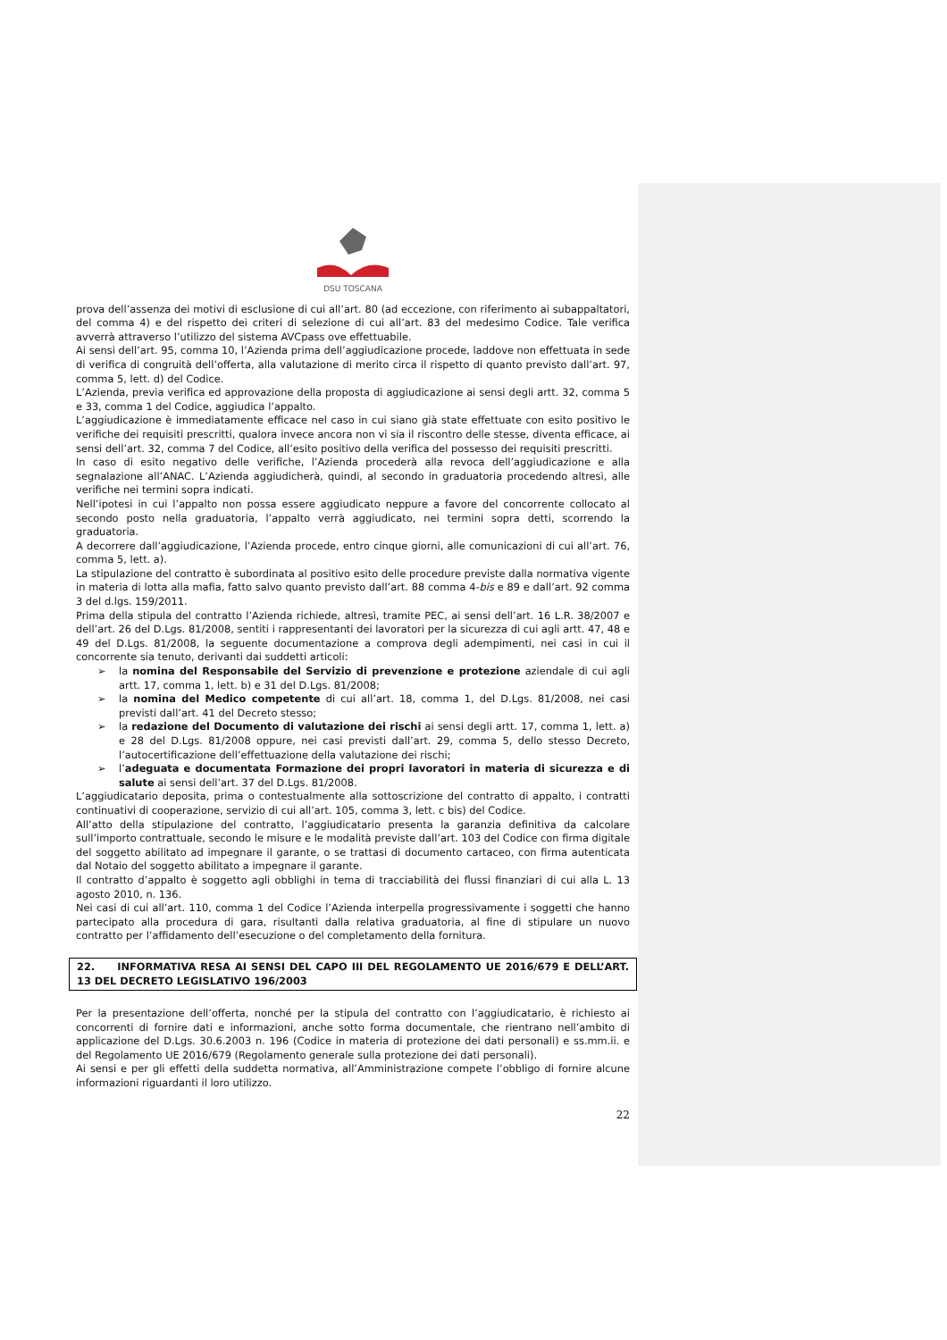DSU TOSCANA
prova dell’assenza dei motivi di esclusione di cui all’art. 80 (ad eccezione, con riferimento ai subappaltatori, del comma 4) e del rispetto dei criteri di selezione di cui all’art. 83 del medesimo Codice. Tale verifica avverrà attraverso l’utilizzo del sistema AVCpass ove effettuabile.
Ai sensi dell’art. 95, comma 10, l’Azienda prima dell’aggiudicazione procede, laddove non effettuata in sede di verifica di congruità dell’offerta, alla valutazione di merito circa il rispetto di quanto previsto dall’art. 97, comma 5, lett. d) del Codice.
L’Azienda, previa verifica ed approvazione della proposta di aggiudicazione ai sensi degli artt. 32, comma 5 e 33, comma 1 del Codice, aggiudica l’appalto.
L’aggiudicazione è immediatamente efficace nel caso in cui siano già state effettuate con esito positivo le verifiche dei requisiti prescritti, qualora invece ancora non vi sia il riscontro delle stesse, diventa efficace, ai sensi dell’art. 32, comma 7 del Codice, all’esito positivo della verifica del possesso dei requisiti prescritti.
In caso di esito negativo delle verifiche, l’Azienda procederà alla revoca dell’aggiudicazione e alla segnalazione all’ANAC. L’Azienda aggiudicherà, quindi, al secondo in graduatoria procedendo altresì, alle verifiche nei termini sopra indicati.
Nell’ipotesi in cui l’appalto non possa essere aggiudicato neppure a favore del concorrente collocato al secondo posto nella graduatoria, l’appalto verrà aggiudicato, nei termini sopra detti, scorrendo la graduatoria.
A decorrere dall’aggiudicazione, l’Azienda procede, entro cinque giorni, alle comunicazioni di cui all’art. 76, comma 5, lett. a).
La stipulazione del contratto è subordinata al positivo esito delle procedure previste dalla normativa vigente in materia di lotta alla mafia, fatto salvo quanto previsto dall’art. 88 comma 4-bis e 89 e dall’art. 92 comma 3 del d.lgs. 159/2011.
Prima della stipula del contratto l’Azienda richiede, altresì, tramite PEC, ai sensi dell’art. 16 L.R. 38/2007 e dell’art. 26 del D.Lgs. 81/2008, sentiti i rappresentanti dei lavoratori per la sicurezza di cui agli artt. 47, 48 e 49 del D.Lgs. 81/2008, la seguente documentazione a comprova degli adempimenti, nei casi in cui il concorrente sia tenuto, derivanti dai suddetti articoli:
➢ la nomina del Responsabile del Servizio di prevenzione e protezione aziendale di cui agli artt. 17, comma 1, lett. b) e 31 del D.Lgs. 81/2008;
➢ la nomina del Medico competente di cui all’art. 18, comma 1, del D.Lgs. 81/2008, nei casi previsti dall’art. 41 del Decreto stesso;
➢ la redazione del Documento di valutazione dei rischi ai sensi degli artt. 17, comma 1, lett. a) e 28 del D.Lgs. 81/2008 oppure, nei casi previsti dall’art. 29, comma 5, dello stesso Decreto, l’autocertificazione dell’effettuazione della valutazione dei rischi;
➢ l’adeguata e documentata Formazione dei propri lavoratori in materia di sicurezza e di salute ai sensi dell’art. 37 del D.Lgs. 81/2008.
L’aggiudicatario deposita, prima o contestualmente alla sottoscrizione del contratto di appalto, i contratti continuativi di cooperazione, servizio di cui all’art. 105, comma 3, lett. c bis) del Codice.
All’atto della stipulazione del contratto, l’aggiudicatario presenta la garanzia definitiva da calcolare sull’importo contrattuale, secondo le misure e le modalità previste dall’art. 103 del Codice con firma digitale del soggetto abilitato ad impegnare il garante, o se trattasi di documento cartaceo, con firma autenticata dal Notaio del soggetto abilitato a impegnare il garante.
Il contratto d’appalto è soggetto agli obblighi in tema di tracciabilità dei flussi finanziari di cui alla L. 13 agosto 2010, n. 136.
Nei casi di cui all’art. 110, comma 1 del Codice l’Azienda interpella progressivamente i soggetti che hanno partecipato alla procedura di gara, risultanti dalla relativa graduatoria, al fine di stipulare un nuovo contratto per l’affidamento dell’esecuzione o del completamento della fornitura.
22. INFORMATIVA RESA AI SENSI DEL CAPO III DEL REGOLAMENTO UE 2016/679 E DELL’ART. 13 DEL DECRETO LEGISLATIVO 196/2003
Per la presentazione dell’offerta, nonché per la stipula del contratto con l’aggiudicatario, è richiesto ai concorrenti di fornire dati e informazioni, anche sotto forma documentale, che rientrano nell’ambito di applicazione del D.Lgs. 30.6.2003 n. 196 (Codice in materia di protezione dei dati personali) e ss.mm.ii. e del Regolamento UE 2016/679 (Regolamento generale sulla protezione dei dati personali).
Ai sensi e per gli effetti della suddetta normativa, all’Amministrazione compete l’obbligo di fornire alcune informazioni riguardanti il loro utilizzo.
22